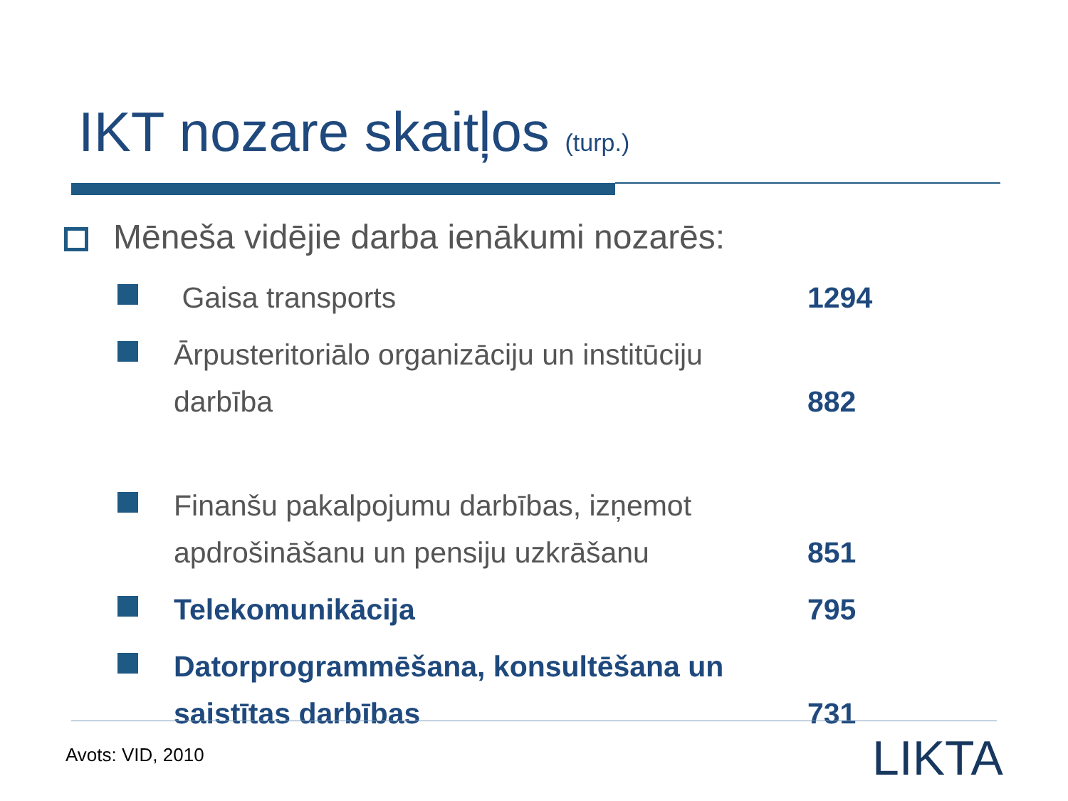IKT nozare skaitļos (turp.)
Mēneša vidējie darba ienākumi nozarēs:
Gaisa transports 1294
Ārpusteritoriālo organizāciju un institūciju darbība
882
Finanšu pakalpojumu darbības, izņemot apdrošināšanu un pensiju uzkrāšanu
851
Telekomunikācija 795
Datorprogrammēšana, konsultēšana un saistītas darbības
731
Avots: VID, 2010 LIKTA